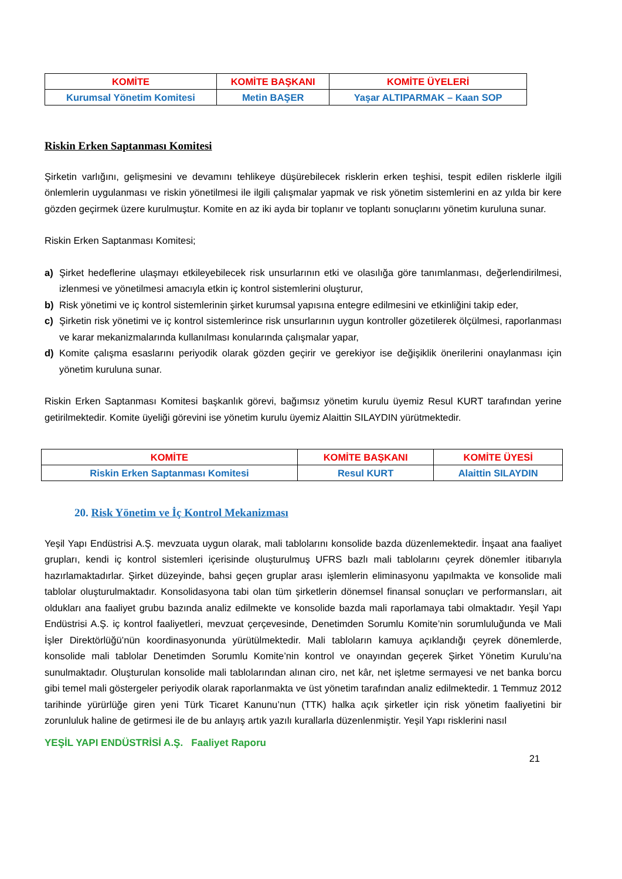| KOMİTE | KOMİTE BAŞKANI | KOMİTE ÜYELERİ |
| --- | --- | --- |
| Kurumsal Yönetim Komitesi | Metin BAŞER | Yaşar ALTIPARMAK – Kaan SOP |
Riskin Erken Saptanması Komitesi
Şirketin varlığını, gelişmesini ve devamını tehlikeye düşürebilecek risklerin erken teşhisi, tespit edilen risklerle ilgili önlemlerin uygulanması ve riskin yönetilmesi ile ilgili çalışmalar yapmak ve risk yönetim sistemlerini en az yılda bir kere gözden geçirmek üzere kurulmuştur. Komite en az iki ayda bir toplanır ve toplantı sonuçlarını yönetim kuruluna sunar.
Riskin Erken Saptanması Komitesi;
a) Şirket hedeflerine ulaşmayı etkileyebilecek risk unsurlarının etki ve olasılığa göre tanımlanması, değerlendirilmesi, izlenmesi ve yönetilmesi amacıyla etkin iç kontrol sistemlerini oluşturur,
b) Risk yönetimi ve iç kontrol sistemlerinin şirket kurumsal yapısına entegre edilmesini ve etkinliğini takip eder,
c) Şirketin risk yönetimi ve iç kontrol sistemlerince risk unsurlarının uygun kontroller gözetilerek ölçülmesi, raporlanması ve karar mekanizmalarında kullanılması konularında çalışmalar yapar,
d) Komite çalışma esaslarını periyodik olarak gözden geçirir ve gerekiyor ise değişiklik önerilerini onaylanması için yönetim kuruluna sunar.
Riskin Erken Saptanması Komitesi başkanlık görevi, bağımsız yönetim kurulu üyemiz Resul KURT tarafından yerine getirilmektedir. Komite üyeliği görevini ise yönetim kurulu üyemiz Alaittin SILAYDIN yürütmektedir.
| KOMİTE | KOMİTE BAŞKANI | KOMİTE ÜYESİ |
| --- | --- | --- |
| Riskin Erken Saptanması Komitesi | Resul KURT | Alaittin SILAYDIN |
20. Risk Yönetim ve İç Kontrol Mekanizması
Yeşil Yapı Endüstrisi A.Ş. mevzuata uygun olarak, mali tablolarını konsolide bazda düzenlemektedir. İnşaat ana faaliyet grupları, kendi iç kontrol sistemleri içerisinde oluşturulmuş UFRS bazlı mali tablolarını çeyrek dönemler itibarıyla hazırlamaktadırlar. Şirket düzeyinde, bahsi geçen gruplar arası işlemlerin eliminasyonu yapılmakta ve konsolide mali tablolar oluşturulmaktadır. Konsolidasyona tabi olan tüm şirketlerin dönemsel finansal sonuçları ve performansları, ait oldukları ana faaliyet grubu bazında analiz edilmekte ve konsolide bazda mali raporlamaya tabi olmaktadır. Yeşil Yapı Endüstrisi A.Ş. iç kontrol faaliyetleri, mevzuat çerçevesinde, Denetimden Sorumlu Komite’nin sorumluluğunda ve Mali İşler Direktörlüğü’nün koordinasyonunda yürütülmektedir. Mali tabloların kamuya açıklandığı çeyrek dönemlerde, konsolide mali tablolar Denetimden Sorumlu Komite’nin kontrol ve onayından geçerek Şirket Yönetim Kurulu’na sunulmaktadır. Oluşturulan konsolide mali tablolarından alınan ciro, net kâr, net işletme sermayesi ve net banka borcu gibi temel mali göstergeler periyodik olarak raporlanmakta ve üst yönetim tarafından analiz edilmektedir. 1 Temmuz 2012 tarihinde yürürlüğe giren yeni Türk Ticaret Kanunu’nun (TTK) halka açık şirketler için risk yönetim faaliyetini bir zorunluluk haline de getirmesi ile de bu anlayış artık yazılı kurallarla düzenlenmiştir. Yeşil Yapı risklerini nasıl
YEŞİL YAPI ENDÜSTRİSİ A.Ş. Faaliyet Raporu
21